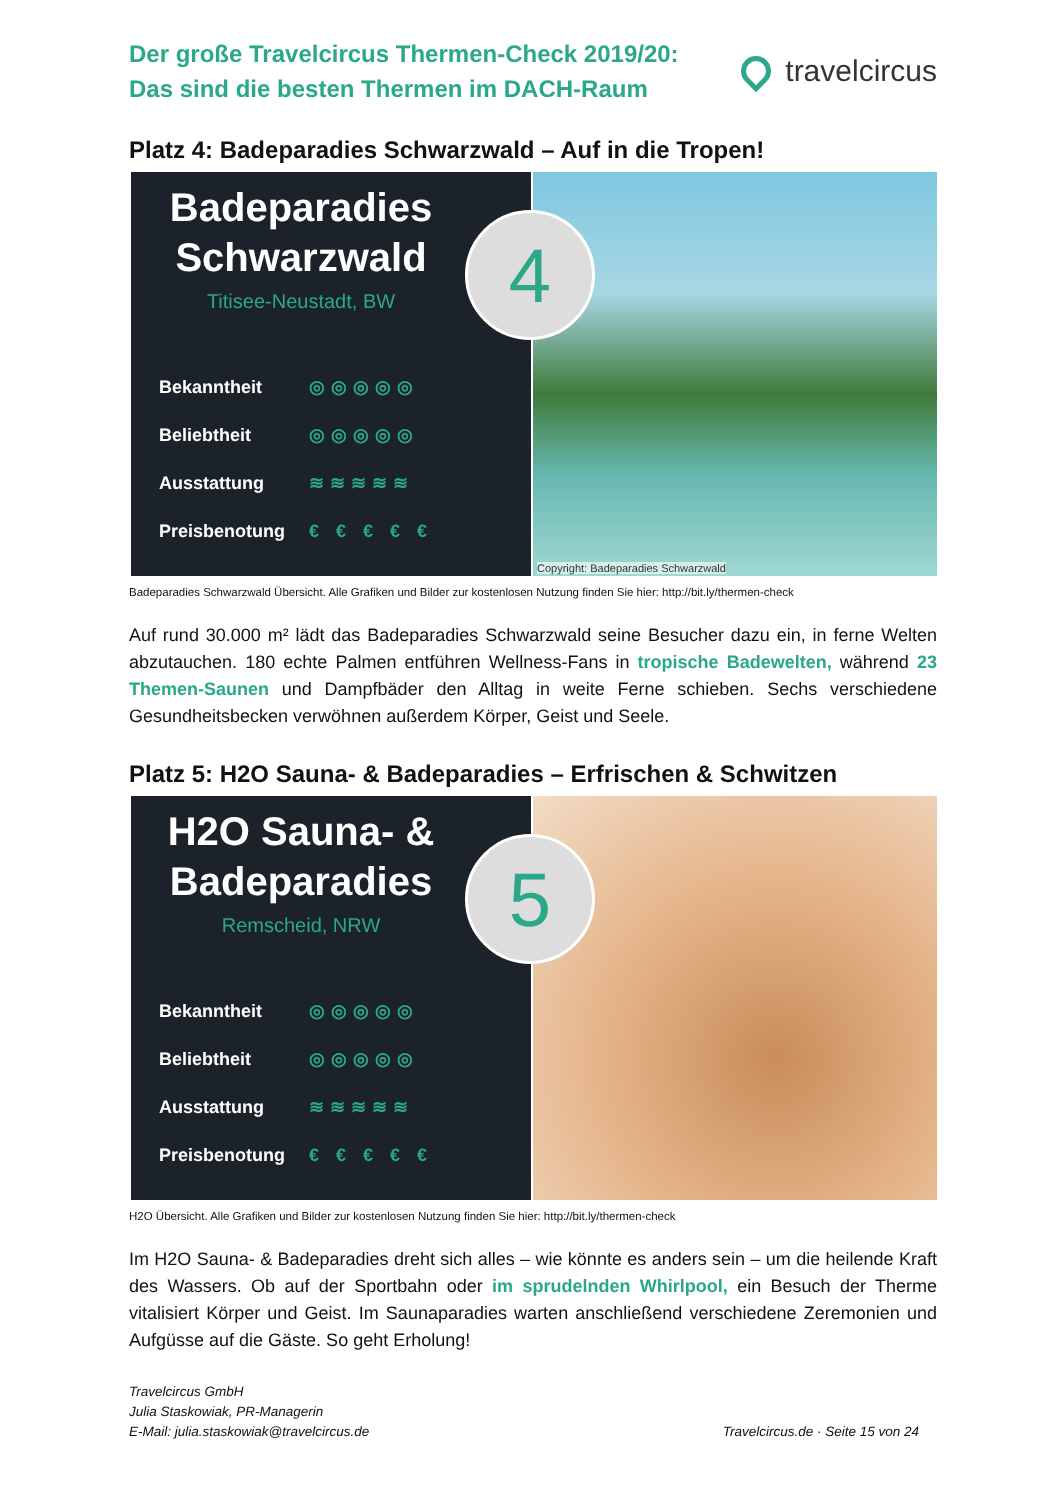Der große Travelcircus Thermen-Check 2019/20:
Das sind die besten Thermen im DACH-Raum
travelcircus
Platz 4: Badeparadies Schwarzwald – Auf in die Tropen!
Badeparadies
Schwarzwald
Titisee-Neustadt, BW
4
Bekanntheit ◎◎◎◎◎
Beliebtheit ◎◎◎◎◎
Ausstattung ≋≋≋≋≋
Preisbenotung € € € € €
Copyright: Badeparadies Schwarzwald
Badeparadies Schwarzwald Übersicht. Alle Grafiken und Bilder zur kostenlosen Nutzung finden Sie hier: http://bit.ly/thermen-check
Auf rund 30.000 m² lädt das Badeparadies Schwarzwald seine Besucher dazu ein, in ferne Welten abzutauchen. 180 echte Palmen entführen Wellness-Fans in tropische Badewelten, während 23 Themen-Saunen und Dampfbäder den Alltag in weite Ferne schieben. Sechs verschiedene Gesundheitsbecken verwöhnen außerdem Körper, Geist und Seele.
Platz 5: H2O Sauna- & Badeparadies – Erfrischen & Schwitzen
H2O Sauna- &
Badeparadies
Remscheid, NRW
5
Bekanntheit ◎◎◎◎◎
Beliebtheit ◎◎◎◎◎
Ausstattung ≋≋≋≋≋
Preisbenotung € € € € €
H2O Übersicht. Alle Grafiken und Bilder zur kostenlosen Nutzung finden Sie hier: http://bit.ly/thermen-check
Im H2O Sauna- & Badeparadies dreht sich alles – wie könnte es anders sein – um die heilende Kraft des Wassers. Ob auf der Sportbahn oder im sprudelnden Whirlpool, ein Besuch der Therme vitalisiert Körper und Geist. Im Saunaparadies warten anschließend verschiedene Zeremonien und Aufgüsse auf die Gäste. So geht Erholung!
Travelcircus GmbH
Julia Staskowiak, PR-Managerin
E-Mail: julia.staskowiak@travelcircus.de
Travelcircus.de · Seite 15 von 24